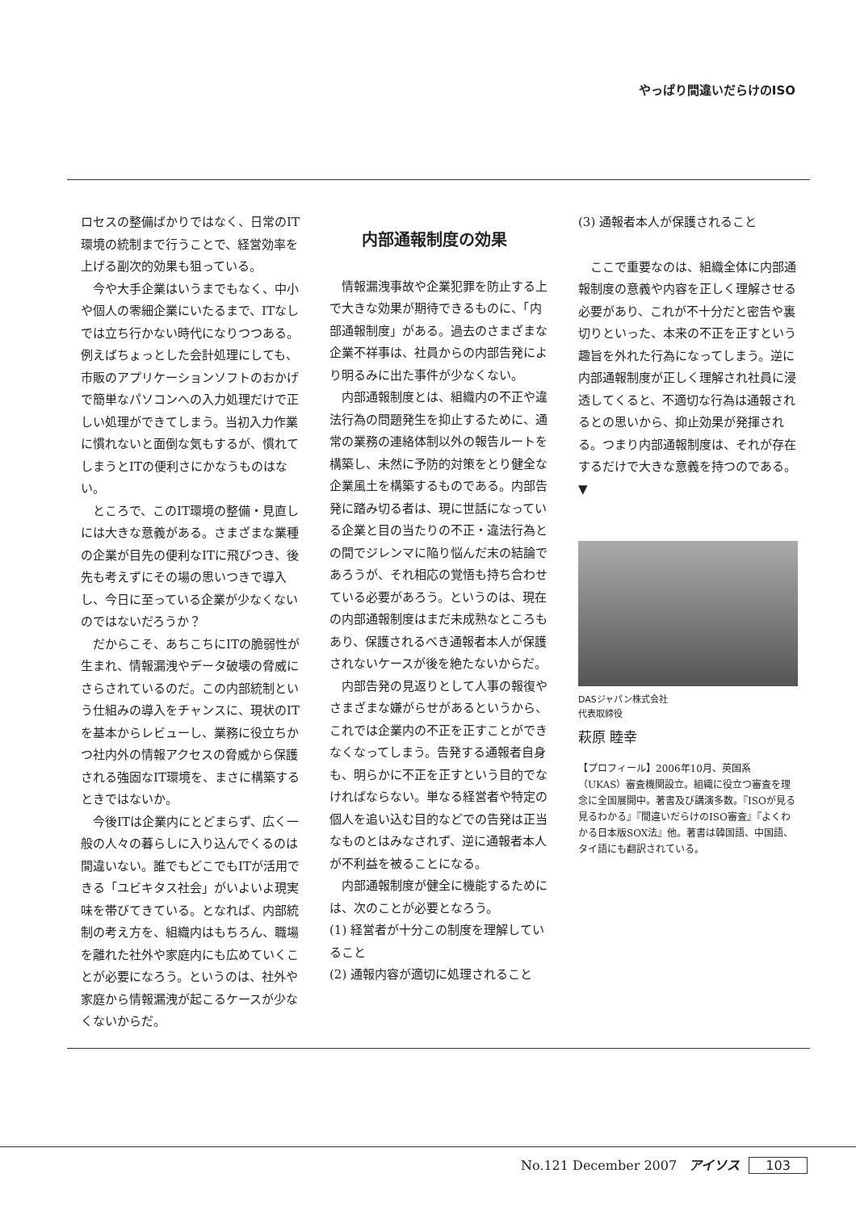やっぱり間違いだらけのISO
ロセスの整備ばかりではなく、日常のIT環境の統制まで行うことで、経営効率を上げる副次的効果も狙っている。
今や大手企業はいうまでもなく、中小や個人の零細企業にいたるまで、ITなしでは立ち行かない時代になりつつある。例えばちょっとした会計処理にしても、市販のアプリケーションソフトのおかげで簡単なパソコンへの入力処理だけで正しい処理ができてしまう。当初入力作業に慣れないと面倒な気もするが、慣れてしまうとITの便利さにかなうものはない。
ところで、このIT環境の整備・見直しには大きな意義がある。さまざまな業種の企業が目先の便利なITに飛びつき、後先も考えずにその場の思いつきで導入し、今日に至っている企業が少なくないのではないだろうか？
だからこそ、あちこちにITの脆弱性が生まれ、情報漏洩やデータ破壊の脅威にさらされているのだ。この内部統制という仕組みの導入をチャンスに、現状のITを基本からレビューし、業務に役立ちかつ社内外の情報アクセスの脅威から保護される強固なIT環境を、まさに構築するときではないか。
今後ITは企業内にとどまらず、広く一般の人々の暮らしに入り込んでくるのは間違いない。誰でもどこでもITが活用できる「ユビキタス社会」がいよいよ現実味を帯びてきている。となれば、内部統制の考え方を、組織内はもちろん、職場を離れた社外や家庭内にも広めていくことが必要になろう。というのは、社外や家庭から情報漏洩が起こるケースが少なくないからだ。
内部通報制度の効果
情報漏洩事故や企業犯罪を防止する上で大きな効果が期待できるものに、「内部通報制度」がある。過去のさまざまな企業不祥事は、社員からの内部告発により明るみに出た事件が少なくない。
内部通報制度とは、組織内の不正や違法行為の問題発生を抑止するために、通常の業務の連絡体制以外の報告ルートを構築し、未然に予防的対策をとり健全な企業風土を構築するものである。内部告発に踏み切る者は、現に世話になっている企業と目の当たりの不正・違法行為との間でジレンマに陥り悩んだ末の結論であろうが、それ相応の覚悟も持ち合わせている必要があろう。というのは、現在の内部通報制度はまだ未成熟なところもあり、保護されるべき通報者本人が保護されないケースが後を絶たないからだ。
内部告発の見返りとして人事の報復やさまざまな嫌がらせがあるというから、これでは企業内の不正を正すことができなくなってしまう。告発する通報者自身も、明らかに不正を正すという目的でなければならない。単なる経営者や特定の個人を追い込む目的などでの告発は正当なものとはみなされず、逆に通報者本人が不利益を被ることになる。
内部通報制度が健全に機能するためには、次のことが必要となろう。
(1) 経営者が十分この制度を理解していること
(2) 通報内容が適切に処理されること
(3) 通報者本人が保護されること
ここで重要なのは、組織全体に内部通報制度の意義や内容を正しく理解させる必要があり、これが不十分だと密告や裏切りといった、本来の不正を正すという趣旨を外れた行為になってしまう。逆に内部通報制度が正しく理解され社員に浸透してくると、不適切な行為は通報されるとの思いから、抑止効果が発揮される。つまり内部通報制度は、それが存在するだけで大きな意義を持つのである。▼
DASジャパン株式会社
代表取締役
萩原 睦幸
【プロフィール】2006年10月、英国系（UKAS）審査機関設立。組織に役立つ審査を理念に全国展開中。著書及び講演多数。『ISOが見る見るわかる』『間違いだらけのISO審査』『よくわかる日本版SOX法』他。著書は韓国語、中国語、タイ語にも翻訳されている。
No.121 December 2007 アイソス 103